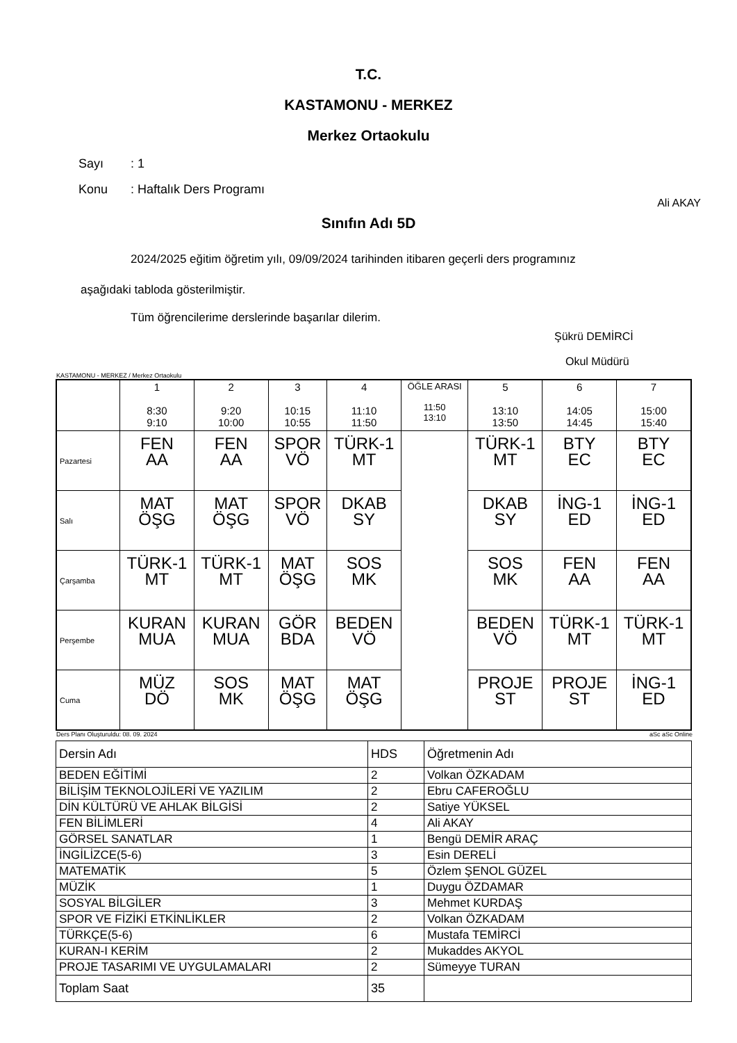T.C.
KASTAMONU - MERKEZ
Merkez Ortaokulu
Sayı: 1
Konu: Haftalık Ders Programı
Ali AKAY
Sınıfın Adı 5D
2024/2025 eğitim öğretim yılı, 09/09/2024 tarihinden itibaren geçerli ders programınız
aşağıdaki tabloda gösterilmiştir.
Tüm öğrencilerime derslerinde başarılar dilerim.
Şükrü DEMİRCİ
Okul Müdürü
KASTAMONU - MERKEZ / Merkez Ortaokulu
| | 1 8:30 9:10 | 2 9:20 10:00 | 3 10:15 10:55 | 4 11:10 11:50 | ÖĞLE ARASI 11:50 13:10 | 5 13:10 13:50 | 6 14:05 14:45 | 7 15:00 15:40 |
| Pazartesi | FEN AA | FEN AA | SPOR VÖ | TÜRK-1 MT | | TÜRK-1 MT | BTY EC | BTY EC |
| Salı | MAT ÖŞG | MAT ÖŞG | SPOR VÖ | DKAB SY | | DKAB SY | İNG-1 ED | İNG-1 ED |
| Çarşamba | TÜRK-1 MT | TÜRK-1 MT | MAT ÖŞG | SOS MK | | SOS MK | FEN AA | FEN AA |
| Perşembe | KURAN MUA | KURAN MUA | GÖR BDA | BEDEN VÖ | | BEDEN VÖ | TÜRK-1 MT | TÜRK-1 MT |
| Cuma | MÜZ DÖ | SOS MK | MAT ÖŞG | MAT ÖŞG | | PROJE ST | PROJE ST | İNG-1 ED |
Ders Planı Oluşturuldu: 08. 09. 2024 aSc aSc Online
| Dersin Adı | HDS | Öğretmenin Adı |
| BEDEN EĞİTİMİ | 2 | Volkan ÖZKADAM |
| BİLİŞİM TEKNOLOJİLERİ VE YAZILIM | 2 | Ebru CAFEROĞLU |
| DİN KÜLTÜRÜ VE AHLAK BİLGİSİ | 2 | Satiye YÜKSEL |
| FEN BİLİMLERİ | 4 | Ali AKAY |
| GÖRSEL SANATLAR | 1 | Bengü DEMİR ARAÇ |
| İNGİLİZCE(5-6) | 3 | Esin DERELİ |
| MATEMATİK | 5 | Özlem ŞENOL GÜZEL |
| MÜZİK | 1 | Duygu ÖZDAMAR |
| SOSYAL BİLGİLER | 3 | Mehmet KURDAŞ |
| SPOR VE FİZİKİ ETKİNLİKLER | 2 | Volkan ÖZKADAM |
| TÜRKÇE(5-6) | 6 | Mustafa TEMİRCİ |
| KURAN-I KERİM | 2 | Mukaddes AKYOL |
| PROJE TASARIMI VE UYGULAMALARI | 2 | Sümeyye TURAN |
| Toplam Saat | 35 | |